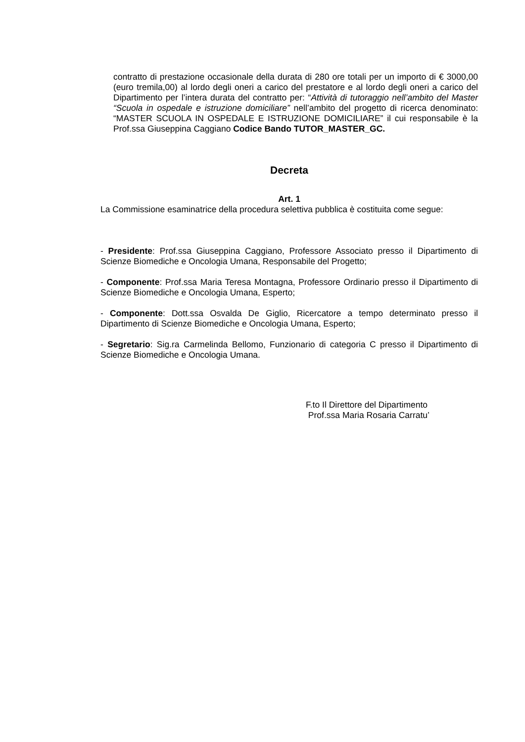contratto di prestazione occasionale della durata di 280 ore totali per un importo di € 3000,00 (euro tremila,00) al lordo degli oneri a carico del prestatore e al lordo degli oneri a carico del Dipartimento per l’intera durata del contratto per: “Attività di tutoraggio nell’ambito del Master “Scuola in ospedale e istruzione domiciliare” nell’ambito del progetto di ricerca denominato: “MASTER SCUOLA IN OSPEDALE E ISTRUZIONE DOMICILIARE” il cui responsabile è la Prof.ssa Giuseppina Caggiano Codice Bando TUTOR_MASTER_GC.
Decreta
Art. 1
La Commissione esaminatrice della procedura selettiva pubblica è costituita come segue:
- Presidente: Prof.ssa Giuseppina Caggiano, Professore Associato presso il Dipartimento di Scienze Biomediche e Oncologia Umana, Responsabile del Progetto;
- Componente: Prof.ssa Maria Teresa Montagna, Professore Ordinario presso il Dipartimento di Scienze Biomediche e Oncologia Umana, Esperto;
- Componente: Dott.ssa Osvalda De Giglio, Ricercatore a tempo determinato presso il Dipartimento di Scienze Biomediche e Oncologia Umana, Esperto;
- Segretario: Sig.ra Carmelinda Bellomo, Funzionario di categoria C presso il Dipartimento di Scienze Biomediche e Oncologia Umana.
F.to Il Direttore del Dipartimento
Prof.ssa Maria Rosaria Carratu’